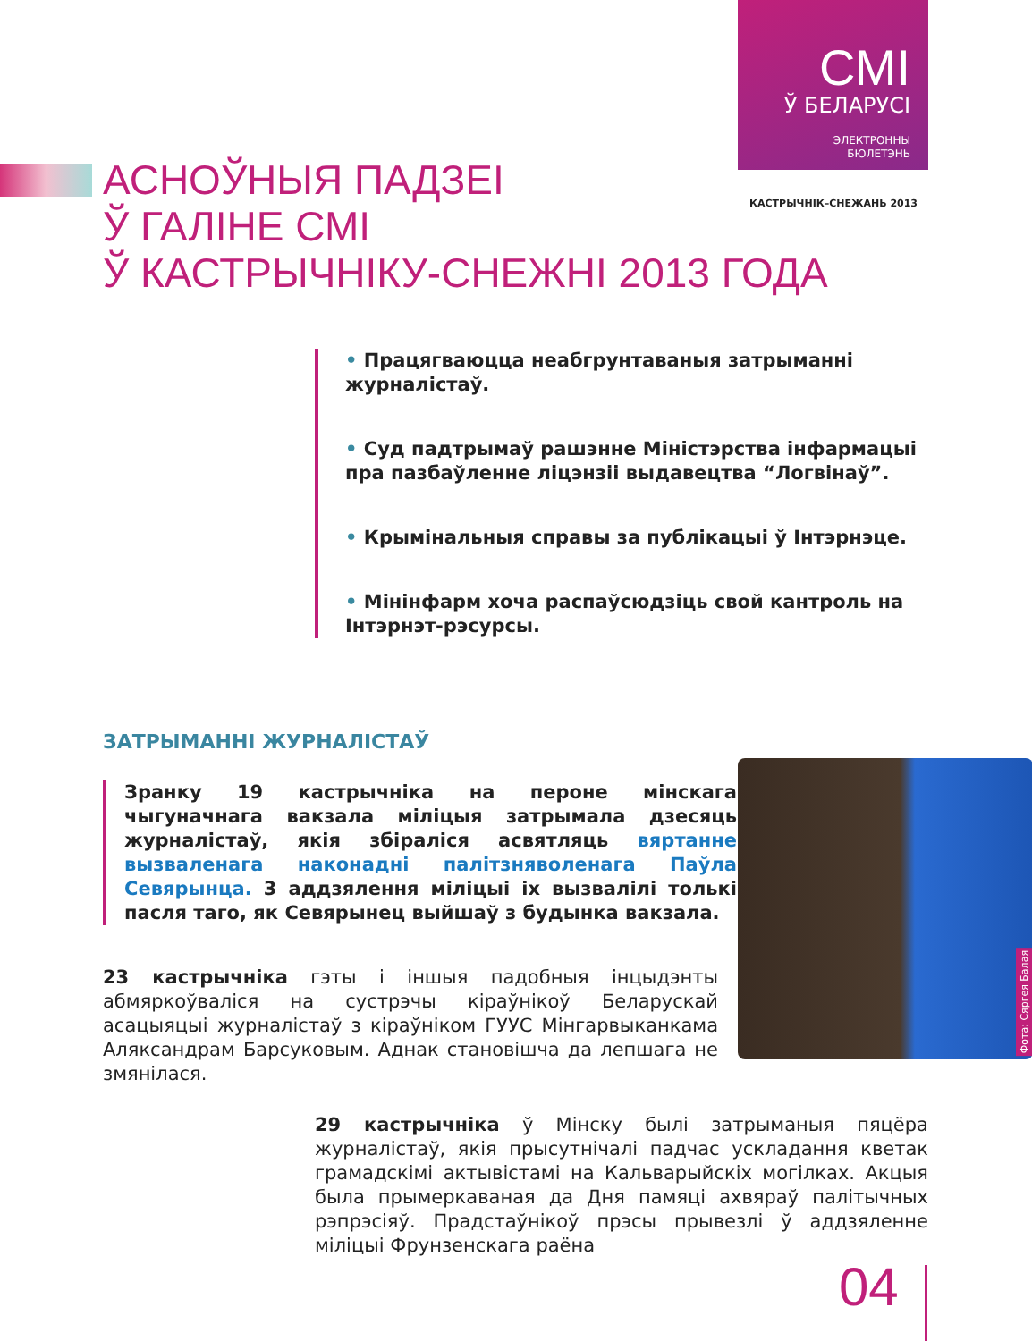СМІ
Ў БЕЛАРУСІ
ЭЛЕКТРОННЫ
БЮЛЕТЭНЬ
КАСТРЫЧНІК–СНЕЖАНЬ 2013
АСНОЎНЫЯ ПАДЗЕІ
Ў ГАЛІНЕ СМІ
Ў КАСТРЫЧНІКУ-СНЕЖНІ 2013 ГОДА
• Працягваюцца неабгрунтаваныя затрыманні журналістаў.
• Суд падтрымаў рашэнне Міністэрства інфармацыі пра пазбаўленне ліцэнзіі выдавецтва “Логвінаў”.
• Крымінальныя справы за публікацыі ў Інтэрнэце.
• Мінінфарм хоча распаўсюдзіць свой кантроль на Інтэрнэт-рэсурсы.
ЗАТРЫМАННІ ЖУРНАЛІСТАЎ
Зранку 19 кастрычніка на пероне мінскага чыгуначнага вакзала міліцыя затрымала дзесяць журналістаў, якія збіраліся асвятляць вяртанне вызваленага наконадні палітзняволенага Паўла Севярынца. 3 аддзялення міліцыі іх вызвалілі толькі пасля таго, як Севярынец выйшаў з будынка вакзала.
23 кастрычніка гэты і іншыя падобныя інцыдэнты абмяркоўваліся на сустрэчы кіраўнікоў Беларускай асацыяцыі журналістаў з кіраўніком ГУУС Мінгарвыканкама Аляксандрам Барсуковым. Аднак становішча да лепшага не змянілася.
Фота: Сяргея Балая
29 кастрычніка ў Мінску былі затрыманыя пяцёра журналістаў, якія прысутнічалі падчас ускладання кветак грамадскімі актывістамі на Кальварыйскіх могілках. Акцыя была прымеркаваная да Дня памяці ахвяраў палітычных рэпрэсіяў. Прадстаўнікоў прэсы прывезлі ў аддзяленне міліцыі Фрунзенскага раёна
04